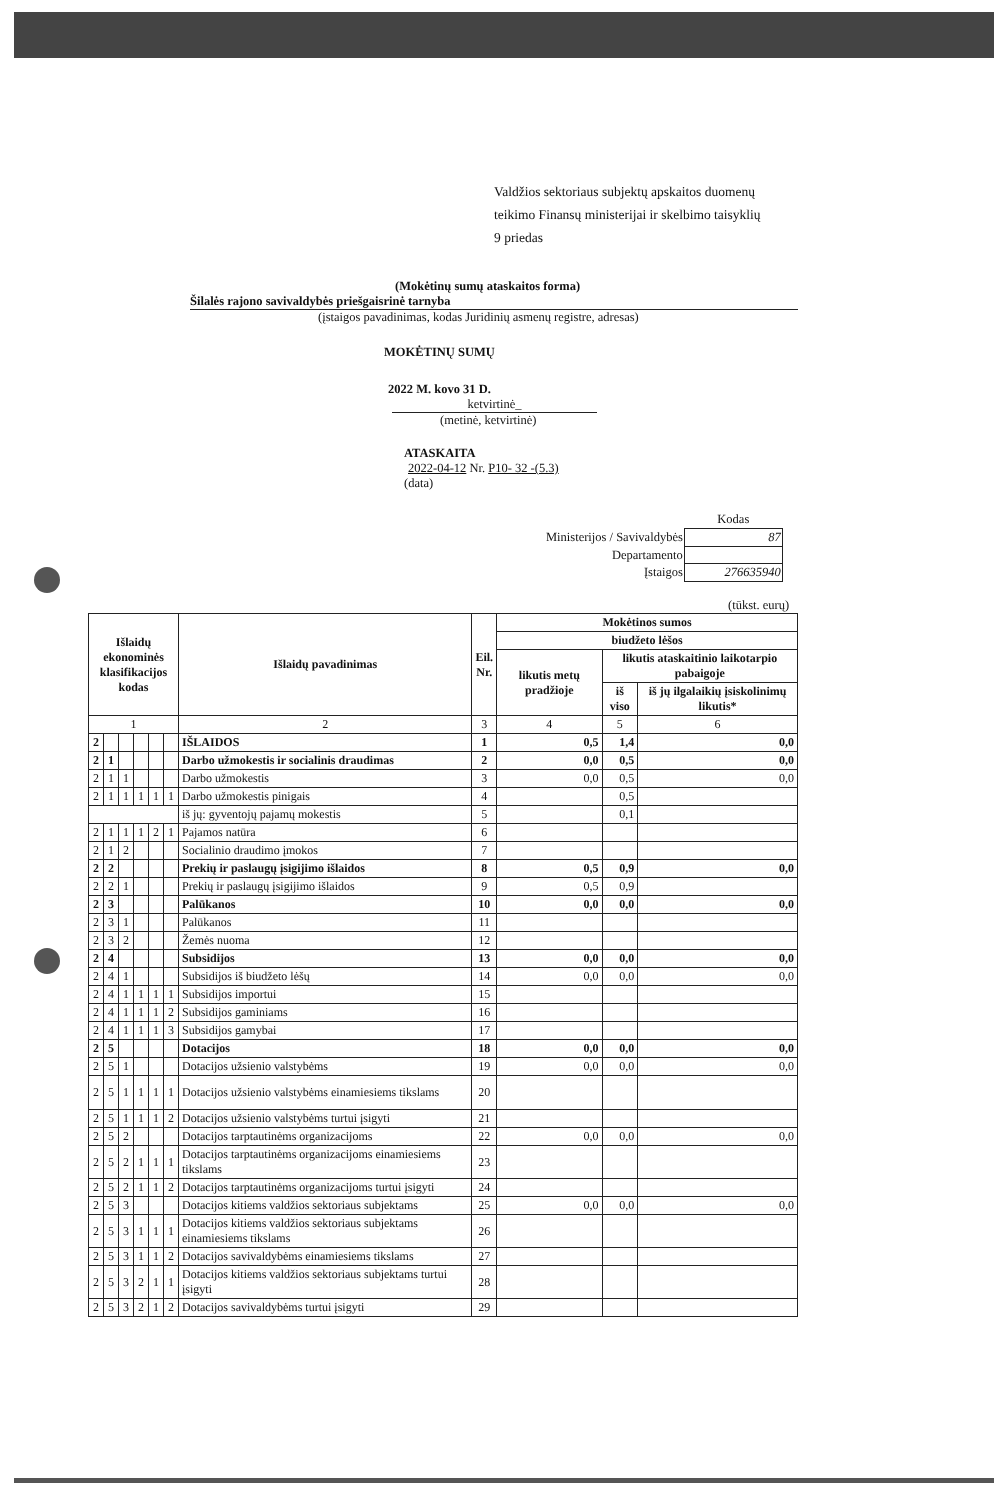Valdžios sektoriaus subjektų apskaitos duomenų
teikimo Finansų ministerijai ir skelbimo taisyklių
9 priedas
(Mokėtinų sumų ataskaitos forma)
Šilalės rajono savivaldybės priešgaisrinė tarnyba
(įstaigos pavadinimas, kodas Juridinių asmenų registre, adresas)
MOKĖTINŲ SUMŲ
2022 M. kovo 31 D.
ketvirtinė_
(metinė, ketvirtinė)
ATASKAITA
2022-04-12 Nr. P10- 32 -(5.3)
(data)
| | Kodas |
| Ministerijos / Savivaldybės | 87 |
| Departamento | |
| Įstaigos | 276635940 |
(tūkst. eurų)
| Išlaidų ekonominės klasifikacijos kodas | | | | | | Išlaidų pavadinimas | Eil. Nr. | Mokėtinos sumos | | |
| --- | --- | --- | --- | --- | --- | --- | --- | --- | --- | --- |
| | | | | | | | | biudžeto lėšos | | |
| | | | | | | | | likutis metų pradžioje | likutis ataskaitinio laikotarpio pabaigoje | |
| | | | | | | | | | iš viso | iš jų ilgalaikių įsiskolinimų likutis* |
| 1 | | | | | | 2 | 3 | 4 | 5 | 6 |
| 2 | | | | | | IŠLAIDOS | 1 | 0,5 | 1,4 | 0,0 |
| 2 | 1 | | | | | Darbo užmokestis ir socialinis draudimas | 2 | 0,0 | 0,5 | 0,0 |
| 2 | 1 | 1 | | | | Darbo užmokestis | 3 | 0,0 | 0,5 | 0,0 |
| 2 | 1 | 1 | 1 | 1 | 1 | Darbo užmokestis pinigais | 4 | | 0,5 | |
| | | | | | | iš jų: gyventojų pajamų mokestis | 5 | | 0,1 | |
| 2 | 1 | 1 | 1 | 2 | 1 | Pajamos natūra | 6 | | | |
| 2 | 1 | 2 | | | | Socialinio draudimo įmokos | 7 | | | |
| 2 | 2 | | | | | Prekių ir paslaugų įsigijimo išlaidos | 8 | 0,5 | 0,9 | 0,0 |
| 2 | 2 | 1 | | | | Prekių ir paslaugų įsigijimo išlaidos | 9 | 0,5 | 0,9 | |
| 2 | 3 | | | | | Palūkanos | 10 | 0,0 | 0,0 | 0,0 |
| 2 | 3 | 1 | | | | Palūkanos | 11 | | | |
| 2 | 3 | 2 | | | | Žemės nuoma | 12 | | | |
| 2 | 4 | | | | | Subsidijos | 13 | 0,0 | 0,0 | 0,0 |
| 2 | 4 | 1 | | | | Subsidijos iš biudžeto lėšų | 14 | 0,0 | 0,0 | 0,0 |
| 2 | 4 | 1 | 1 | 1 | 1 | Subsidijos importui | 15 | | | |
| 2 | 4 | 1 | 1 | 1 | 2 | Subsidijos gaminiams | 16 | | | |
| 2 | 4 | 1 | 1 | 1 | 3 | Subsidijos gamybai | 17 | | | |
| 2 | 5 | | | | | Dotacijos | 18 | 0,0 | 0,0 | 0,0 |
| 2 | 5 | 1 | | | | Dotacijos užsienio valstybėms | 19 | 0,0 | 0,0 | 0,0 |
| 2 | 5 | 1 | 1 | 1 | 1 | Dotacijos užsienio valstybėms einamiesiems tikslams | 20 | | | |
| 2 | 5 | 1 | 1 | 1 | 2 | Dotacijos užsienio valstybėms turtui įsigyti | 21 | | | |
| 2 | 5 | 2 | | | | Dotacijos tarptautinėms organizacijoms | 22 | 0,0 | 0,0 | 0,0 |
| 2 | 5 | 2 | 1 | 1 | 1 | Dotacijos tarptautinėms organizacijoms einamiesiems tikslams | 23 | | | |
| 2 | 5 | 2 | 1 | 1 | 2 | Dotacijos tarptautinėms organizacijoms turtui įsigyti | 24 | | | |
| 2 | 5 | 3 | | | | Dotacijos kitiems valdžios sektoriaus subjektams | 25 | 0,0 | 0,0 | 0,0 |
| 2 | 5 | 3 | 1 | 1 | 1 | Dotacijos kitiems valdžios sektoriaus subjektams einamiesiems tikslams | 26 | | | |
| 2 | 5 | 3 | 1 | 1 | 2 | Dotacijos savivaldybėms einamiesiems tikslams | 27 | | | |
| 2 | 5 | 3 | 2 | 1 | 1 | Dotacijos kitiems valdžios sektoriaus subjektams turtui įsigyti | 28 | | | |
| 2 | 5 | 3 | 2 | 1 | 2 | Dotacijos savivaldybėms turtui įsigyti | 29 | | | |